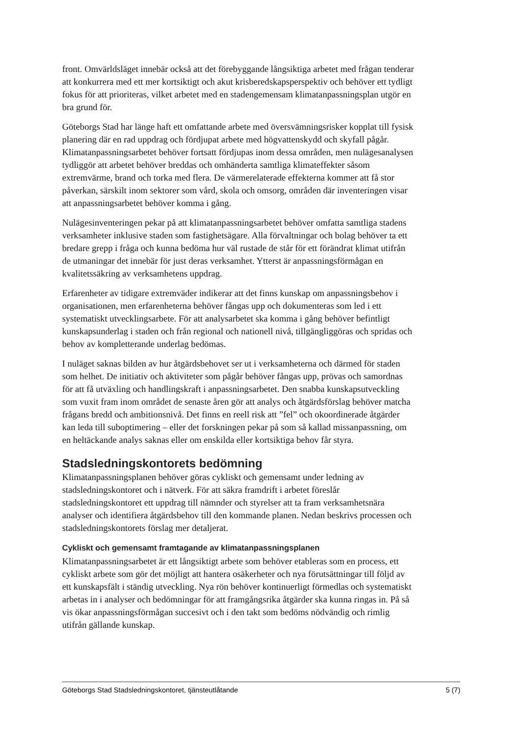front. Omvärldsläget innebär också att det förebyggande långsiktiga arbetet med frågan tenderar att konkurrera med ett mer kortsiktigt och akut krisberedskapsperspektiv och behöver ett tydligt fokus för att prioriteras, vilket arbetet med en stadengemensam klimatanpassningsplan utgör en bra grund för.
Göteborgs Stad har länge haft ett omfattande arbete med översvämningsrisker kopplat till fysisk planering där en rad uppdrag och fördjupat arbete med högvattenskydd och skyfall pågår. Klimatanpassningsarbetet behöver fortsatt fördjupas inom dessa områden, men nulägesanalysen tydliggör att arbetet behöver breddas och omhänderta samtliga klimateffekter såsom extremvärme, brand och torka med flera. De värmerelaterade effekterna kommer att få stor påverkan, särskilt inom sektorer som vård, skola och omsorg, områden där inventeringen visar att anpassningsarbetet behöver komma i gång.
Nulägesinventeringen pekar på att klimatanpassningsarbetet behöver omfatta samtliga stadens verksamheter inklusive staden som fastighetsägare. Alla förvaltningar och bolag behöver ta ett bredare grepp i fråga och kunna bedöma hur väl rustade de står för ett förändrat klimat utifrån de utmaningar det innebär för just deras verksamhet. Ytterst är anpassningsförmågan en kvalitetssäkring av verksamhetens uppdrag.
Erfarenheter av tidigare extremväder indikerar att det finns kunskap om anpassningsbehov i organisationen, men erfarenheterna behöver fångas upp och dokumenteras som led i ett systematiskt utvecklingsarbete. För att analysarbetet ska komma i gång behöver befintligt kunskapsunderlag i staden och från regional och nationell nivå, tillgängliggöras och spridas och behov av kompletterande underlag bedömas.
I nuläget saknas bilden av hur åtgärdsbehovet ser ut i verksamheterna och därmed för staden som helhet. De initiativ och aktiviteter som pågår behöver fångas upp, prövas och samordnas för att få utväxling och handlingskraft i anpassningsarbetet. Den snabba kunskapsutveckling som vuxit fram inom området de senaste åren gör att analys och åtgärdsförslag behöver matcha frågans bredd och ambitionsnivå. Det finns en reell risk att ”fel” och okoordinerade åtgärder kan leda till suboptimering – eller det forskningen pekar på som så kallad missanpassning, om en heltäckande analys saknas eller om enskilda eller kortsiktiga behov får styra.
Stadsledningskontorets bedömning
Klimatanpassningsplanen behöver göras cykliskt och gemensamt under ledning av stadsledningskontoret och i nätverk. För att säkra framdrift i arbetet föreslår stadsledningskontoret ett uppdrag till nämnder och styrelser att ta fram verksamhetsnära analyser och identifiera åtgärdsbehov till den kommande planen. Nedan beskrivs processen och stadsledningskontorets förslag mer detaljerat.
Cykliskt och gemensamt framtagande av klimatanpassningsplanen
Klimatanpassningsarbetet är ett långsiktigt arbete som behöver etableras som en process, ett cykliskt arbete som gör det möjligt att hantera osäkerheter och nya förutsättningar till följd av ett kunskapsfält i ständig utveckling. Nya rön behöver kontinuerligt förmedlas och systematiskt arbetas in i analyser och bedömningar för att framgångsrika åtgärder ska kunna ringas in. På så vis ökar anpassningsförmågan succesivt och i den takt som bedöms nödvändig och rimlig utifrån gällande kunskap.
Göteborgs Stad Stadsledningskontoret, tjänsteutlåtande 5 (7)